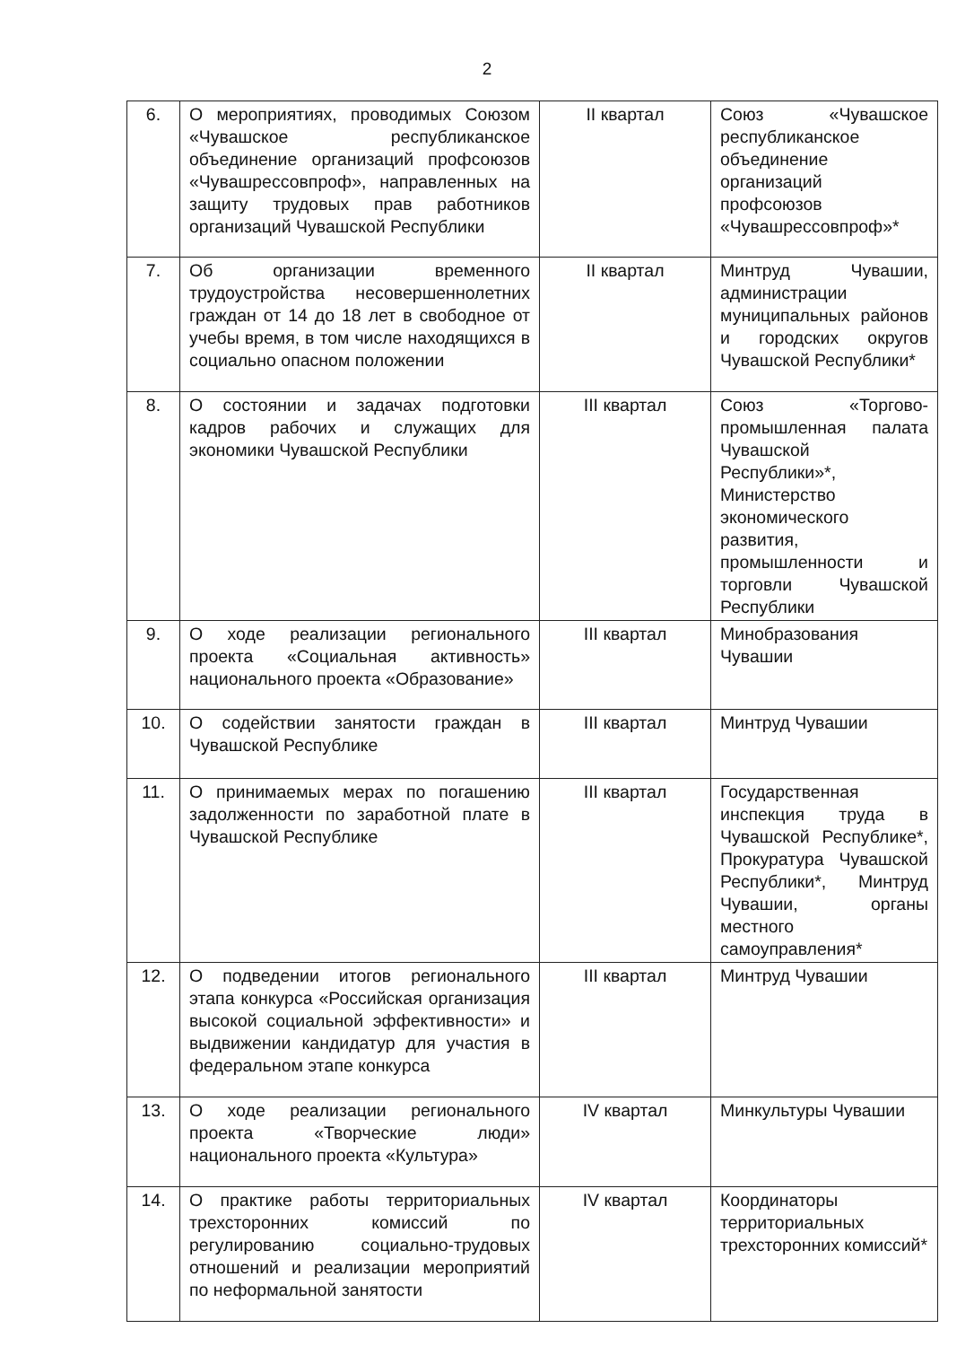2
| 6. | О мероприятиях, проводимых Союзом «Чувашское республиканское объединение организаций профсоюзов «Чувашрессовпроф», направленных на защиту трудовых прав работников организаций Чувашской Республики | II квартал | Союз «Чувашское республиканское объединение организаций профсоюзов «Чувашрессовпроф»* |
| 7. | Об организации временного трудоустройства несовершеннолетних граждан от 14 до 18 лет в свободное от учебы время, в том числе находящихся в социально опасном положении | II квартал | Минтруд Чувашии, администрации муниципальных районов и городских округов Чувашской Республики* |
| 8. | О состоянии и задачах подготовки кадров рабочих и служащих для экономики Чувашской Республики | III квартал | Союз «Торгово-промышленная палата Чувашской Республики»*, Министерство экономического развития, промышленности и торговли Чувашской Республики |
| 9. | О ходе реализации регионального проекта «Социальная активность» национального проекта «Образование» | III квартал | Минобразования Чувашии |
| 10. | О содействии занятости граждан в Чувашской Республике | III квартал | Минтруд Чувашии |
| 11. | О принимаемых мерах по погашению задолженности по заработной плате в Чувашской Республике | III квартал | Государственная инспекция труда в Чувашской Республике*, Прокуратура Чувашской Республики*, Минтруд Чувашии, органы местного самоуправления* |
| 12. | О подведении итогов регионального этапа конкурса «Российская организация высокой социальной эффективности» и выдвижении кандидатур для участия в федеральном этапе конкурса | III квартал | Минтруд Чувашии |
| 13. | О ходе реализации регионального проекта «Творческие люди» национального проекта «Культура» | IV квартал | Минкультуры Чувашии |
| 14. | О практике работы территориальных трехсторонних комиссий по регулированию социально-трудовых отношений и реализации мероприятий по неформальной занятости | IV квартал | Координаторы территориальных трехсторонних комиссий* |